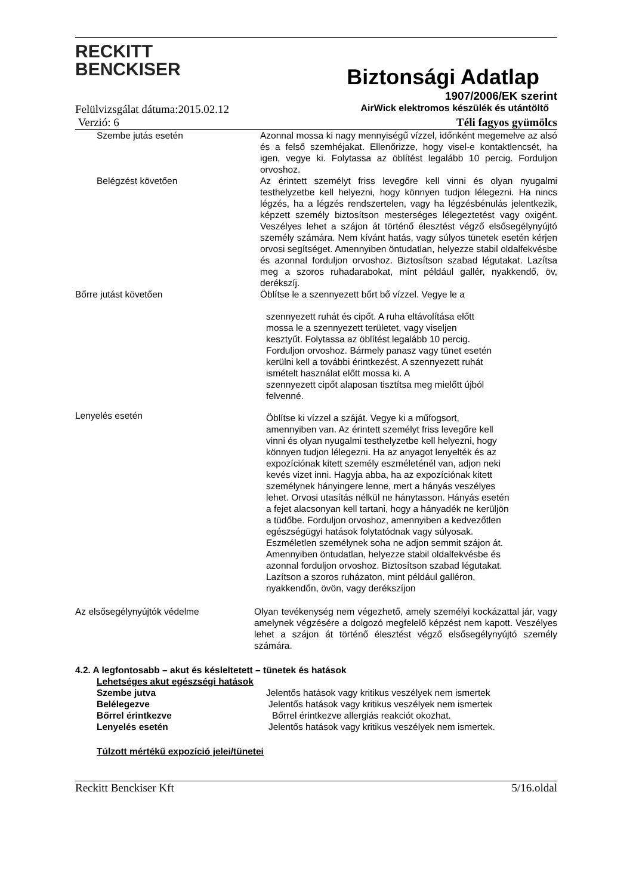RECKITT
BENCKISER
Biztonsági Adatlap
1907/2006/EK szerint
Felülvizsgálat dátuma:2015.02.12 AirWick elektromos készülék és utántöltő
Verzió: 6 Téli fagyos gyümölcs
Szembe jutás esetén Azonnal mossa ki nagy mennyiségű vízzel, időnként megemelve az alsó és a felső szemhéjakat. Ellenőrizze, hogy visel-e kontaktlencsét, ha igen, vegye ki. Folytassa az öblítést legalább 10 percig. Forduljon orvoshoz.
Belégzést követően Az érintett személyt friss levegőre kell vinni és olyan nyugalmi testhelyzetbe kell helyezni, hogy könnyen tudjon lélegezni. Ha nincs légzés, ha a légzés rendszertelen, vagy ha légzésbénulás jelentkezik, képzett személy biztosítson mesterséges lélegeztetést vagy oxigént. Veszélyes lehet a szájon át történő élesztést végző elsősegélynyújtó személy számára. Nem kívánt hatás, vagy súlyos tünetek esetén kérjen orvosi segítséget. Amennyiben öntudatlan, helyezze stabil oldalfekvésbe és azonnal forduljon orvoshoz. Biztosítson szabad légutakat. Lazítsa meg a szoros ruhadarabokat, mint például gallér, nyakkendő, öv, derékszíj.
Bőrre jutást követően Öblítse le a szennyezett bőrt bő vízzel. Vegye le a
szennyezett ruhát és cipőt. A ruha eltávolítása előtt
mossa le a szennyezett területet, vagy viseljen
kesztyűt. Folytassa az öblítést legalább 10 percig.
Forduljon orvoshoz. Bármely panasz vagy tünet esetén
kerülni kell a további érintkezést. A szennyezett ruhát
ismételt használat előtt mossa ki. A
szennyezett cipőt alaposan tisztítsa meg mielőtt újból
felvenné.
Lenyelés esetén
Öblítse ki vízzel a száját. Vegye ki a műfogsort,
amennyiben van. Az érintett személyt friss levegőre kell
vinni és olyan nyugalmi testhelyzetbe kell helyezni, hogy
könnyen tudjon lélegezni. Ha az anyagot lenyelték és az
expozíciónak kitett személy eszméleténél van, adjon neki
kevés vizet inni. Hagyja abba, ha az expozíciónak kitett
személynek hányingere lenne, mert a hányás veszélyes
lehet. Orvosi utasítás nélkül ne hánytasson. Hányás esetén
a fejet alacsonyan kell tartani, hogy a hányadék ne kerüljön
a tüdőbe. Forduljon orvoshoz, amennyiben a kedvezőtlen
egészségügyi hatások folytatódnak vagy súlyosak.
Eszméletlen személynek soha ne adjon semmit szájon át.
Amennyiben öntudatlan, helyezze stabil oldalfekvésbe és
azonnal forduljon orvoshoz. Biztosítson szabad légutakat.
Lazítson a szoros ruházaton, mint például galléron,
nyakkendőn, övön, vagy derékszíjon
Az elsősegélynyújtók védelme Olyan tevékenység nem végezhető, amely személyi kockázattal jár, vagy amelynek végzésére a dolgozó megfelelő képzést nem kapott. Veszélyes lehet a szájon át történő élesztést végző elsősegélynyújtó személy számára.
4.2. A legfontosabb – akut és késleltetett – tünetek és hatások
Lehetséges akut egészségi hatások
Szembe jutva Jelentős hatások vagy kritikus veszélyek nem ismertek
Belélegezve Jelentős hatások vagy kritikus veszélyek nem ismertek
Bőrrel érintkezve Bőrrel érintkezve allergiás reakciót okozhat.
Lenyelés esetén Jelentős hatások vagy kritikus veszélyek nem ismertek.
Túlzott mértékű expozíció jelei/tünetei
Reckitt Benckiser Kft 5/16.oldal